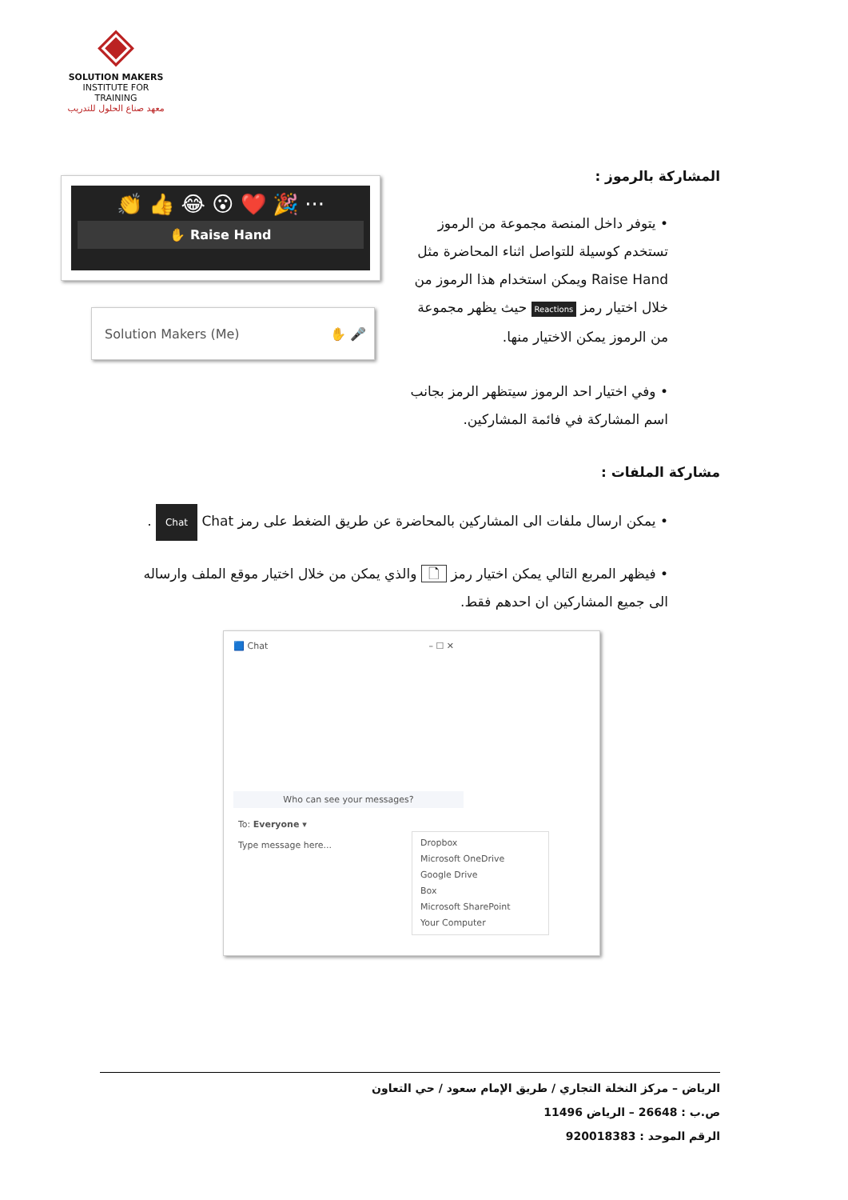◈
SOLUTION MAKERS
INSTITUTE FOR TRAINING
معهد صناع الحلول للتدريب
المشاركة بالرموز :
👏 👍 😂 😮 ❤️ 🎉 ···
✋ Raise Hand
Solution Makers (Me) ✋ 🎤
• يتوفر داخل المنصة مجموعة من الرموز تستخدم كوسيلة للتواصل اثناء المحاضرة مثل Raise Hand ويمكن استخدام هذا الرموز من خلال اختيار رمز Reactions حيث يظهر مجموعة من الرموز يمكن الاختيار منها.
• وفي اختيار احد الرموز سيتظهر الرمز بجانب اسم المشاركة في فائمة المشاركين.
مشاركة الملفات :
• يمكن ارسال ملفات الى المشاركين بالمحاضرة عن طريق الضغط على رمز Chat Chat .
• فيظهر المربع التالي يمكن اختيار رمز 🗋 والذي يمكن من خلال اختيار موقع الملف وارساله الى جميع المشاركين ان احدهم فقط.
🟦 Chat – ☐ ✕
Who can see your messages?
To: Everyone ▾
Type message here...
Dropbox
Microsoft OneDrive
Google Drive
Box
Microsoft SharePoint
Your Computer
الرياض – مركز النخلة التجاري / طريق الإمام سعود / حي التعاون
ص.ب : 26648 – الرياض 11496
الرقم الموحد : 920018383